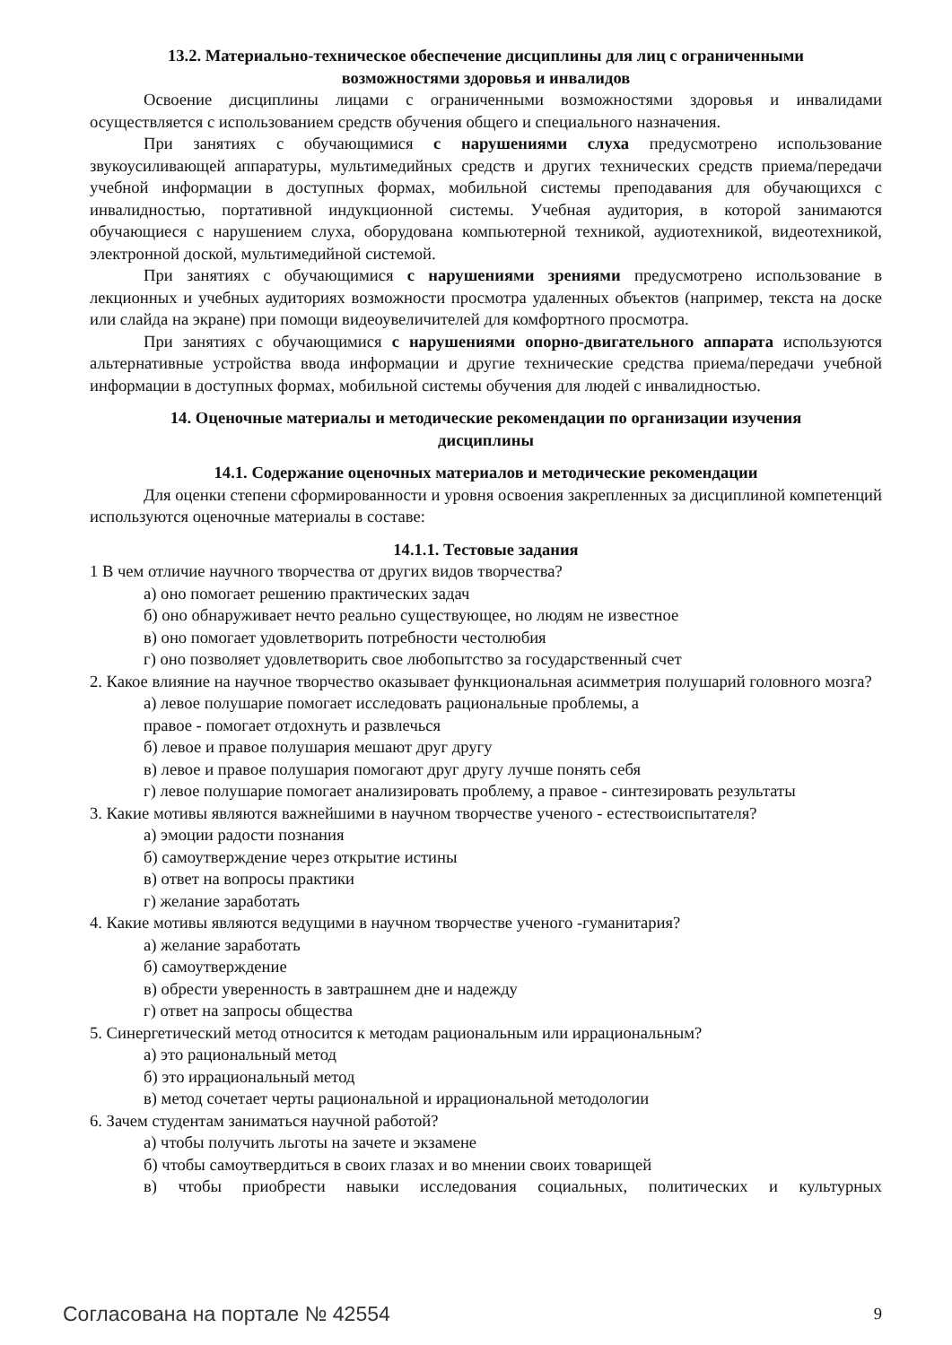13.2. Материально-техническое обеспечение дисциплины для лиц с ограниченными
возможностями здоровья и инвалидов
Освоение дисциплины лицами с ограниченными возможностями здоровья и инвалидами осуществляется с использованием средств обучения общего и специального назначения.
При занятиях с обучающимися с нарушениями слуха предусмотрено использование звукоусиливающей аппаратуры, мультимедийных средств и других технических средств приема/передачи учебной информации в доступных формах, мобильной системы преподавания для обучающихся с инвалидностью, портативной индукционной системы. Учебная аудитория, в которой занимаются обучающиеся с нарушением слуха, оборудована компьютерной техникой, аудиотехникой, видеотехникой, электронной доской, мультимедийной системой.
При занятиях с обучающимися с нарушениями зрениями предусмотрено использование в лекционных и учебных аудиториях возможности просмотра удаленных объектов (например, текста на доске или слайда на экране) при помощи видеоувеличителей для комфортного просмотра.
При занятиях с обучающимися с нарушениями опорно-двигательного аппарата используются альтернативные устройства ввода информации и другие технические средства приема/передачи учебной информации в доступных формах, мобильной системы обучения для людей с инвалидностью.
14. Оценочные материалы и методические рекомендации по организации изучения
дисциплины
14.1. Содержание оценочных материалов и методические рекомендации
Для оценки степени сформированности и уровня освоения закрепленных за дисциплиной компетенций используются оценочные материалы в составе:
14.1.1. Тестовые задания
1 В чем отличие научного творчества от других видов творчества?
а) оно помогает решению практических задач
б) оно обнаруживает нечто реально существующее, но людям не известное
в) оно помогает удовлетворить потребности честолюбия
г) оно позволяет удовлетворить свое любопытство за государственный счет
2. Какое влияние на научное творчество оказывает функциональная асимметрия полушарий головного мозга?
а) левое полушарие помогает исследовать рациональные проблемы, а
правое - помогает отдохнуть и развлечься
б) левое и правое полушария мешают друг другу
в) левое и правое полушария помогают друг другу лучше понять себя
г) левое полушарие помогает анализировать проблему, а правое - синтезировать результаты
3. Какие мотивы являются важнейшими в научном творчестве ученого - естествоиспытателя?
а) эмоции радости познания
б) самоутверждение через открытие истины
в) ответ на вопросы практики
г) желание заработать
4. Какие мотивы являются ведущими в научном творчестве ученого -гуманитария?
а) желание заработать
б) самоутверждение
в) обрести уверенность в завтрашнем дне и надежду
г) ответ на запросы общества
5. Синергетический метод относится к методам рациональным или иррациональным?
а) это рациональный метод
б) это иррациональный метод
в) метод сочетает черты рациональной и иррациональной методологии
6. Зачем студентам заниматься научной работой?
а) чтобы получить льготы на зачете и экзамене
б) чтобы самоутвердиться в своих глазах и во мнении своих товарищей
в) чтобы приобрести навыки исследования социальных, политических и культурных
Согласована на портале № 42554 9